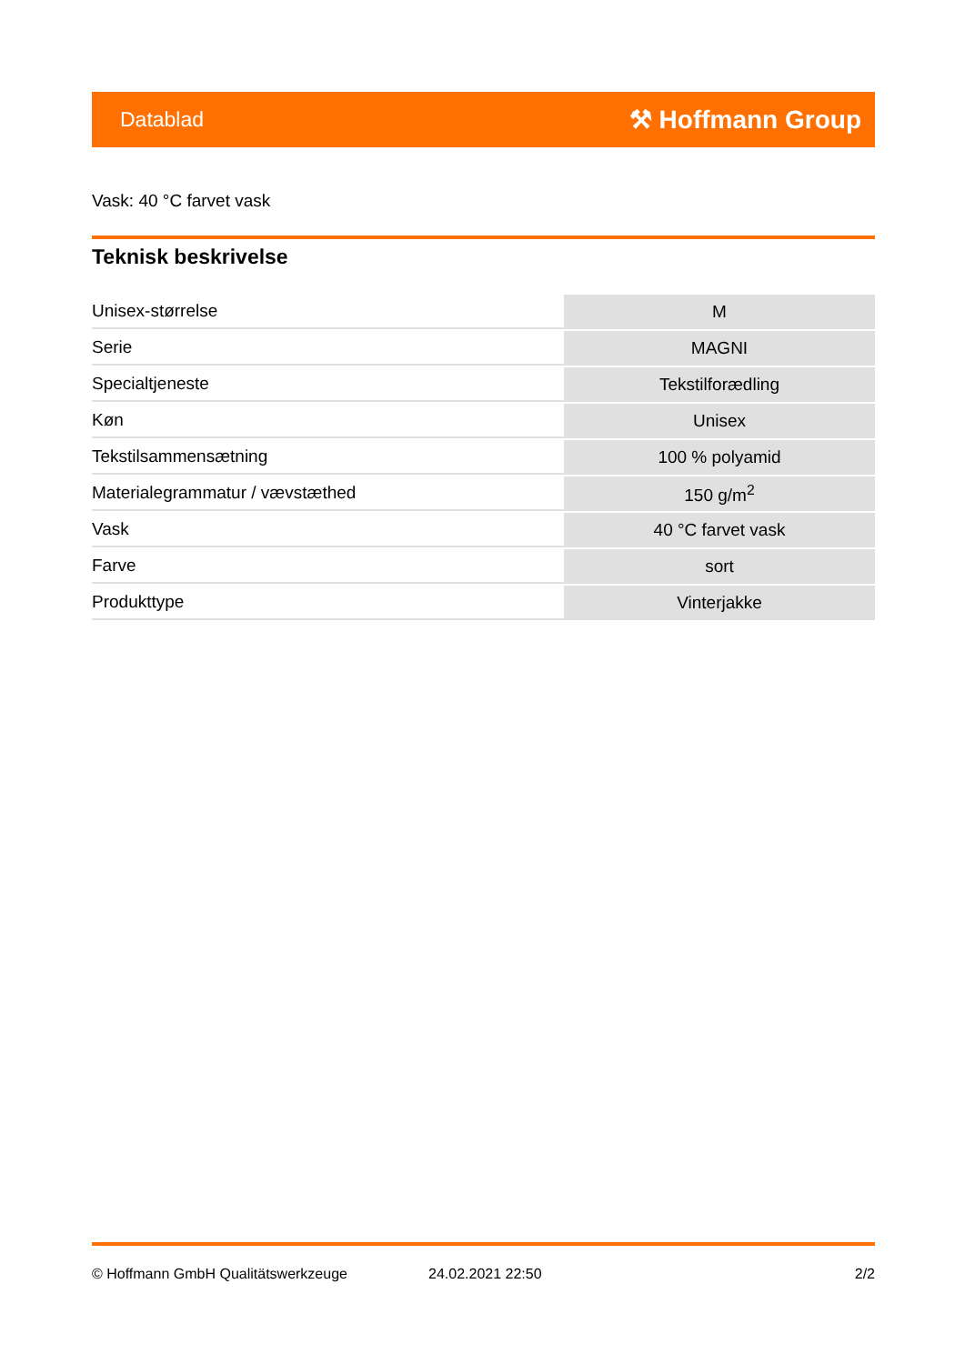Datablad ⚒ Hoffmann Group
Vask: 40 °C farvet vask
Teknisk beskrivelse
| Unisex-størrelse | M |
| Serie | MAGNI |
| Specialtjeneste | Tekstilforædling |
| Køn | Unisex |
| Tekstilsammensætning | 100 % polyamid |
| Materialegrammatur / vævstæthed | 150 g/m<sup>2</sup> |
| Vask | 40 °C farvet vask |
| Farve | sort |
| Produkttype | Vinterjakke |
© Hoffmann GmbH Qualitätswerkzeuge 24.02.2021 22:50 2/2